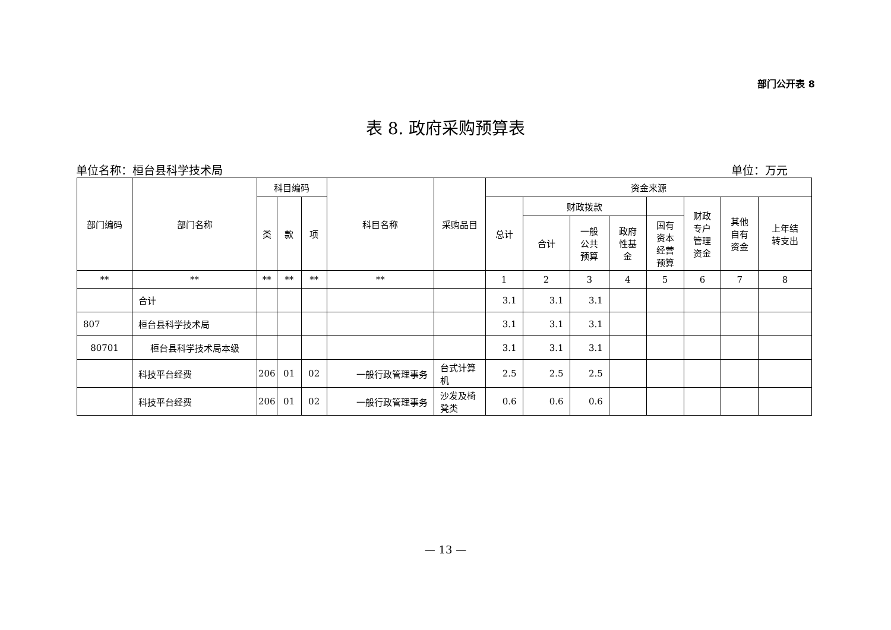部门公开表 8
表 8. 政府采购预算表
单位名称：桓台县科学技术局 单位：万元
| 部门编码 | 部门名称 | 科目编码 | | | 科目名称 | 采购品目 | 资金来源 | | | | | | | |
| --- | --- | --- | --- | --- | --- | --- | --- | --- | --- | --- | --- | --- | --- | --- |
| | | 类 | 款 | 项 | | | 总计 | 财政拨款 | | | | 财政 专户 管理 资金 | 其他 自有 资金 | 上年结 转支出 |
| | | | | | | | | 合计 | 一般 公共 预算 | 政府 性基 金 | 国有 资本 经营 预算 | | | |
| ** | ** | ** | ** | ** | ** | | 1 | 2 | 3 | 4 | 5 | 6 | 7 | 8 |
| | 合计 | | | | | | 3.1 | 3.1 | 3.1 | | | | | |
| 807 | 桓台县科学技术局 | | | | | | 3.1 | 3.1 | 3.1 | | | | | |
| 80701 | 桓台县科学技术局本级 | | | | | | 3.1 | 3.1 | 3.1 | | | | | |
| | 科技平台经费 | 206 | 01 | 02 | 一般行政管理事务 | 台式计算机 | 2.5 | 2.5 | 2.5 | | | | | |
| | 科技平台经费 | 206 | 01 | 02 | 一般行政管理事务 | 沙发及椅凳类 | 0.6 | 0.6 | 0.6 | | | | | |
— 13 —